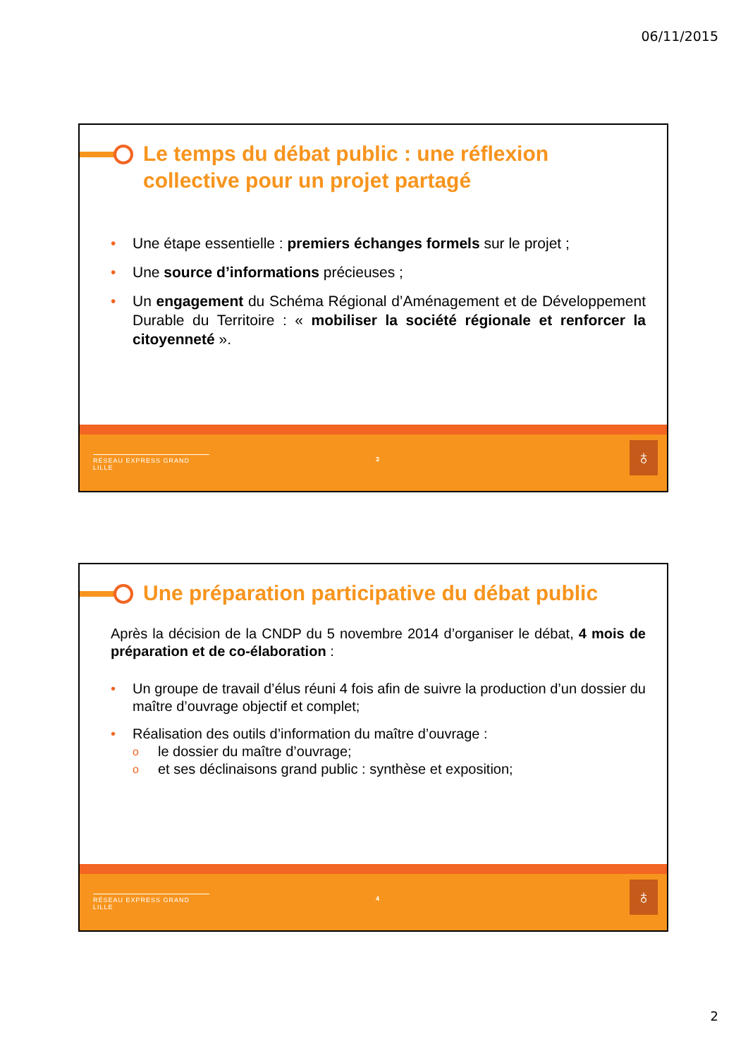06/11/2015
Le temps du débat public : une réflexion collective pour un projet partagé
• Une étape essentielle : premiers échanges formels sur le projet ;
• Une source d’informations précieuses ;
• Un engagement du Schéma Régional d’Aménagement et de Développement Durable du Territoire : « mobiliser la société régionale et renforcer la citoyenneté ».
RÉSEAU EXPRESS GRAND LILLE 3 ♁
Une préparation participative du débat public
Après la décision de la CNDP du 5 novembre 2014 d’organiser le débat, 4 mois de préparation et de co-élaboration :
• Un groupe de travail d’élus réuni 4 fois afin de suivre la production d’un dossier du maître d’ouvrage objectif et complet;
• Réalisation des outils d’information du maître d’ouvrage :
o le dossier du maître d’ouvrage;
o et ses déclinaisons grand public : synthèse et exposition;
RÉSEAU EXPRESS GRAND LILLE 4 ♁
2